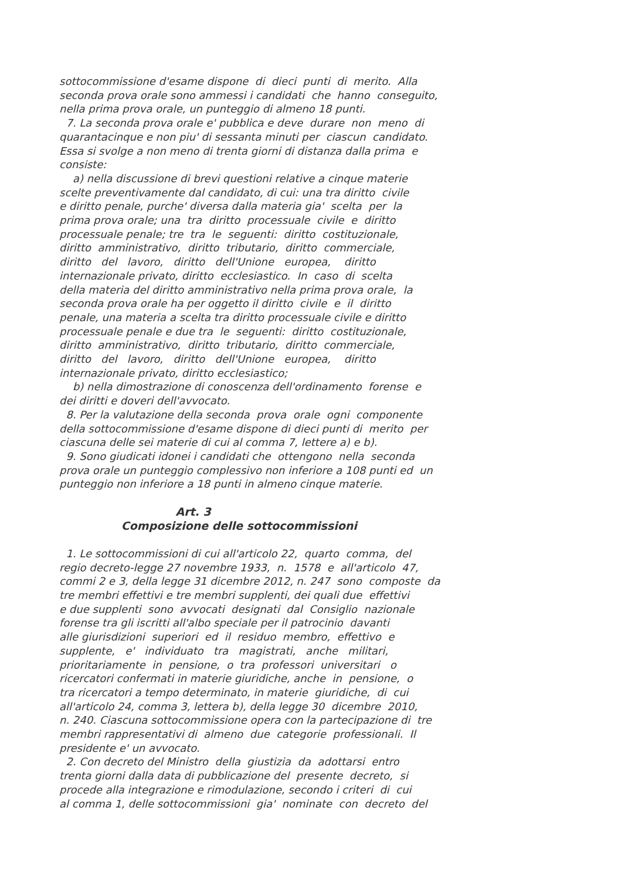sottocommissione d'esame dispone di dieci punti di merito. Alla seconda prova orale sono ammessi i candidati che hanno conseguito, nella prima prova orale, un punteggio di almeno 18 punti. 7. La seconda prova orale e' pubblica e deve durare non meno di quarantacinque e non piu' di sessanta minuti per ciascun candidato. Essa si svolge a non meno di trenta giorni di distanza dalla prima e consiste: a) nella discussione di brevi questioni relative a cinque materie scelte preventivamente dal candidato, di cui: una tra diritto civile e diritto penale, purche' diversa dalla materia gia' scelta per la prima prova orale; una tra diritto processuale civile e diritto processuale penale; tre tra le seguenti: diritto costituzionale, diritto amministrativo, diritto tributario, diritto commerciale, diritto del lavoro, diritto dell'Unione europea, diritto internazionale privato, diritto ecclesiastico. In caso di scelta della materia del diritto amministrativo nella prima prova orale, la seconda prova orale ha per oggetto il diritto civile e il diritto penale, una materia a scelta tra diritto processuale civile e diritto processuale penale e due tra le seguenti: diritto costituzionale, diritto amministrativo, diritto tributario, diritto commerciale, diritto del lavoro, diritto dell'Unione europea, diritto internazionale privato, diritto ecclesiastico; b) nella dimostrazione di conoscenza dell'ordinamento forense e dei diritti e doveri dell'avvocato. 8. Per la valutazione della seconda prova orale ogni componente della sottocommissione d'esame dispone di dieci punti di merito per ciascuna delle sei materie di cui al comma 7, lettere a) e b). 9. Sono giudicati idonei i candidati che ottengono nella seconda prova orale un punteggio complessivo non inferiore a 108 punti ed un punteggio non inferiore a 18 punti in almeno cinque materie. Art. 3 Composizione delle sottocommissioni 1. Le sottocommissioni di cui all'articolo 22, quarto comma, del regio decreto-legge 27 novembre 1933, n. 1578 e all'articolo 47, commi 2 e 3, della legge 31 dicembre 2012, n. 247 sono composte da tre membri effettivi e tre membri supplenti, dei quali due effettivi e due supplenti sono avvocati designati dal Consiglio nazionale forense tra gli iscritti all'albo speciale per il patrocinio davanti alle giurisdizioni superiori ed il residuo membro, effettivo e supplente, e' individuato tra magistrati, anche militari, prioritariamente in pensione, o tra professori universitari o ricercatori confermati in materie giuridiche, anche in pensione, o tra ricercatori a tempo determinato, in materie giuridiche, di cui all'articolo 24, comma 3, lettera b), della legge 30 dicembre 2010, n. 240. Ciascuna sottocommissione opera con la partecipazione di tre membri rappresentativi di almeno due categorie professionali. Il presidente e' un avvocato. 2. Con decreto del Ministro della giustizia da adottarsi entro trenta giorni dalla data di pubblicazione del presente decreto, si procede alla integrazione e rimodulazione, secondo i criteri di cui al comma 1, delle sottocommissioni gia' nominate con decreto del